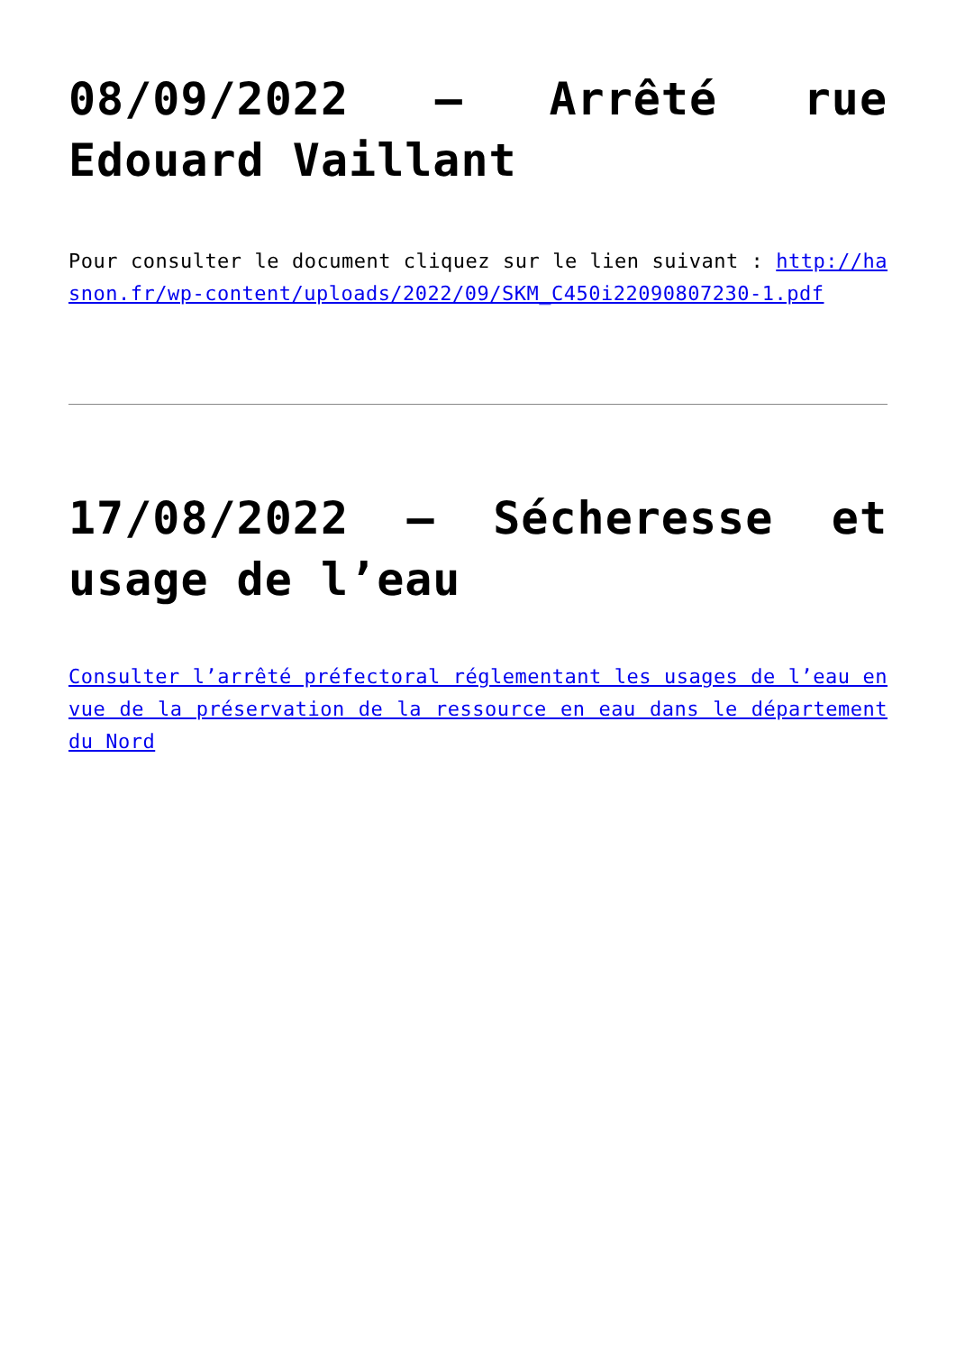08/09/2022 – Arrêté rue Edouard Vaillant
Pour consulter le document cliquez sur le lien suivant : http://hasnon.fr/wp-content/uploads/2022/09/SKM_C450i22090807230-1.pdf
17/08/2022 – Sécheresse et usage de l’eau
Consulter l’arrêté préfectoral réglementant les usages de l’eau en vue de la préservation de la ressource en eau dans le département du Nord